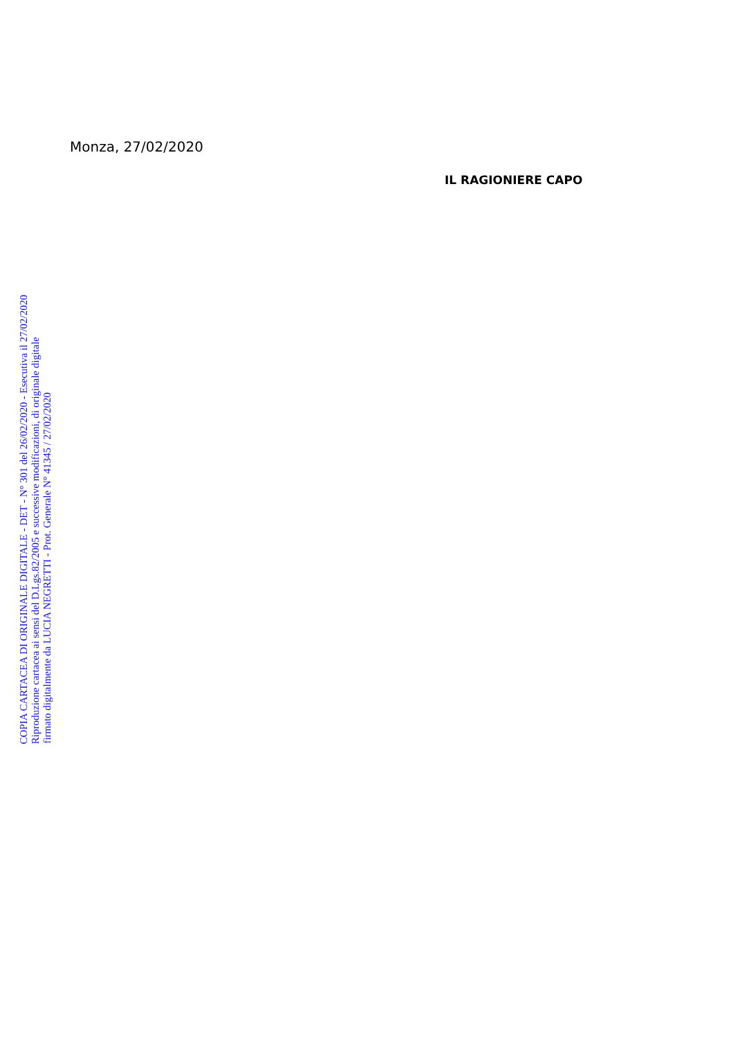Monza, 27/02/2020
IL RAGIONIERE CAPO
COPIA CARTACEA DI ORIGINALE DIGITALE - DET - N° 301 del 26/02/2020 - Esecutiva il 27/02/2020
Riproduzione cartacea ai sensi del D.Lgs.82/2005 e successive modificazioni, di originale digitale
firmato digitalmente da LUCIA NEGRETTI - Prot. Generale N° 41345 / 27/02/2020